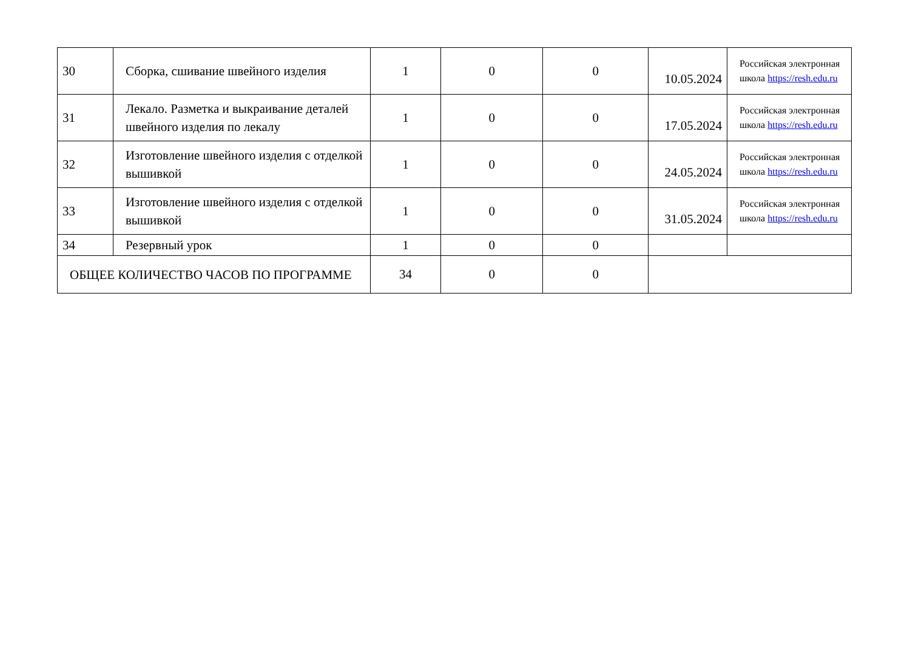| 30 | Сборка, сшивание швейного изделия | 1 | 0 | 0 | 10.05.2024 | Российская электронная школа https://resh.edu.ru |
| 31 | Лекало. Разметка и выкраивание деталей швейного изделия по лекалу | 1 | 0 | 0 | 17.05.2024 | Российская электронная школа https://resh.edu.ru |
| 32 | Изготовление швейного изделия с отделкой вышивкой | 1 | 0 | 0 | 24.05.2024 | Российская электронная школа https://resh.edu.ru |
| 33 | Изготовление швейного изделия с отделкой вышивкой | 1 | 0 | 0 | 31.05.2024 | Российская электронная школа https://resh.edu.ru |
| 34 | Резервный урок | 1 | 0 | 0 | | |
| ОБЩЕЕ КОЛИЧЕСТВО ЧАСОВ ПО ПРОГРАММЕ | | 34 | 0 | 0 | | |